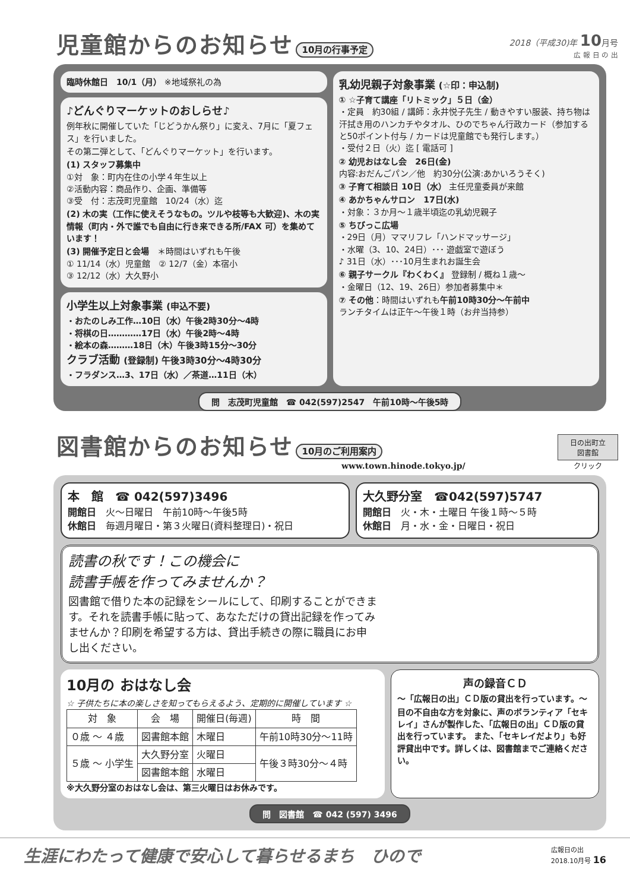児童館からのお知らせ 10月の行事予定
2018（平成30)年 10月号
広 報 日 の 出
臨時休館日　10/1（月） ※地域祭礼の為
♪どんぐりマーケットのおしらせ♪
例年秋に開催していた「じどうかん祭り」に変え、7月に「夏フェス」を行いました。
その第二弾として、「どんぐりマーケット」を行います。
(1) スタッフ募集中
①対　象：町内在住の小学４年生以上
②活動内容：商品作り、企画、準備等
③受　付：志茂町児童館　10/24（水）迄
(2) 木の実（工作に使えそうなもの。ツルや枝等も大歓迎)、木の実情報（町内・外で誰でも自由に行き来できる所/FAX 可）を集めています！
(3) 開催予定日と会場　＊時間はいずれも午後
① 11/14（水）児童館　② 12/7（金）本宿小
③ 12/12（水）大久野小
小学生以上対象事業 (申込不要)
・おたのしみ工作…10日（水）午後2時30分～4時
・将棋の日…………17日（水）午後2時～4時
・絵本の森………18日（木）午後3時15分～30分
クラブ活動 (登録制) 午後3時30分～4時30分
・フラダンス…3、17日（水）／茶道…11日（木）
乳幼児親子対象事業 (☆印：申込制)
① ☆子育て講座「リトミック」５日（金）
・定員　約30組 / 講師：永井悦子先生 / 動きやすい服装、持ち物は汗拭き用のハンカチやタオル、ひのでちゃん行政カード（参加すると50ポイント付与 / カードは児童館でも発行します。）
・受付２日（火）迄 [ 電話可 ]
② 幼児おはなし会　26日(金)
内容:おだんごパン／他　約30分(公演:あかいろうそく)
③ 子育て相談日 10日（水） 主任児童委員が来館
④ あかちゃんサロン　17日(水)
・対象：３か月～１歳半頃迄の乳幼児親子
⑤ ちびっこ広場
・29日（月）ママリフレ「ハンドマッサージ」
・水曜（3、10、24日）･･･ 遊戯室で遊ぼう
♪ 31日（水）･･･10月生まれお誕生会
⑥ 親子サークル『わくわく』 登録制 / 概ね１歳～
・金曜日（12、19、26日）参加者募集中＊
⑦ その他：時間はいずれも午前10時30分～午前中
ランチタイムは正午～午後１時（お弁当持参）
問　志茂町児童館　☎ 042(597)2547　午前10時～午後5時
図書館からのお知らせ 10月のご利用案内
www.town.hinode.tokyo.jp/
日の出町立
図書館
クリック
本　館　☎ 042(597)3496
開館日　火～日曜日　午前10時～午後5時
休館日　毎週月曜日・第３火曜日(資料整理日)・祝日
大久野分室　☎042(597)5747
開館日　火・木・土曜日 午後１時～５時
休館日　月・水・金・日曜日・祝日
読書の秋です！この機会に
読書手帳を作ってみませんか？
図書館で借りた本の記録をシールにして、印刷することができます。それを読書手帳に貼って、あなただけの貸出記録を作ってみませんか？印刷を希望する方は、貸出手続きの際に職員にお申し出ください。
10月の おはなし会
☆ 子供たちに本の楽しさを知ってもらえるよう、定期的に開催しています ☆
| 対 象 | 会 場 | 開催日(毎週) | 時 間 |
| --- | --- | --- | --- |
| ０歳 ～ ４歳 | 図書館本館 | 木曜日 | 午前10時30分～11時 |
| ５歳 ～ 小学生 | 大久野分室 | 火曜日 | 午後３時30分～４時 |
| | 図書館本館 | 水曜日 | |
※大久野分室のおはなし会は、第三火曜日はお休みです。
声の録音ＣＤ
～「広報日の出」ＣＤ版の貸出を行っています。～
目の不自由な方を対象に、声のボランティア「セキレイ」さんが製作した、「広報日の出」ＣＤ版の貸出を行っています。 また、「セキレイだより」も好評貸出中です。詳しくは、図書館までご連絡ください。
問　図書館　☎ 042 (597) 3496
生涯にわたって健康で安心して暮らせるまち　ひので 広報日の出
2018.10月号 16